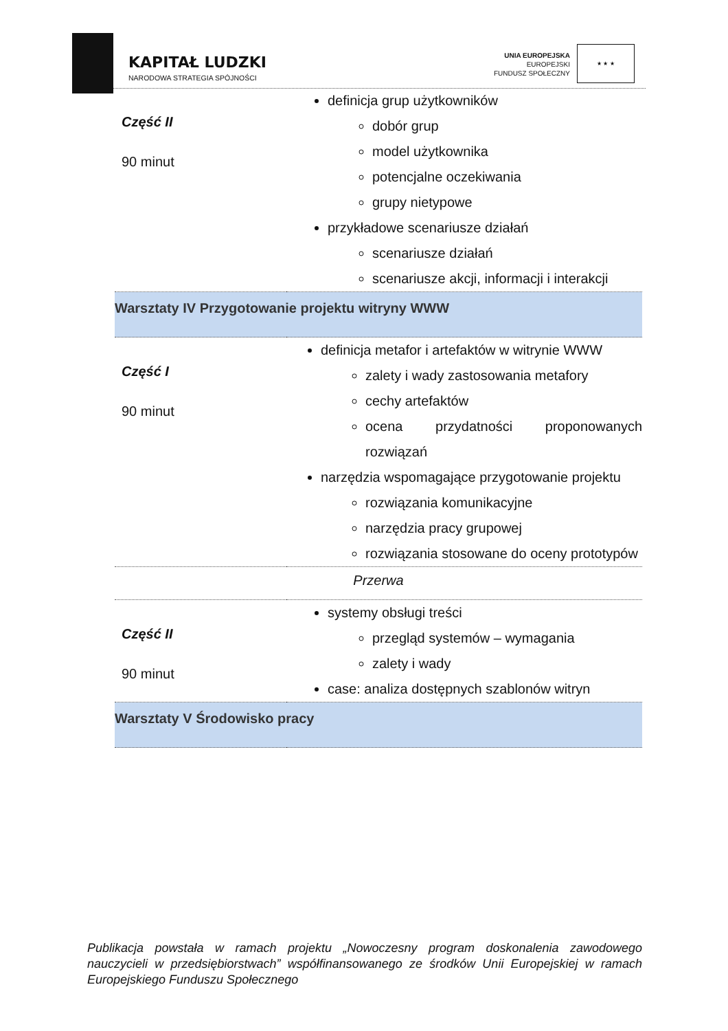KAPITAŁ LUDZKI
NARODOWA STRATEGIA SPÓJNOŚCI
UNIA EUROPEJSKA
EUROPEJSKI
FUNDUSZ SPOŁECZNY
★ ★ ★
| Część II 90 minut | definicja grup użytkowników dobór grup model użytkownika potencjalne oczekiwania grupy nietypowe przykładowe scenariusze działań scenariusze działań scenariusze akcji, informacji i interakcji |
| Warsztaty IV Przygotowanie projektu witryny WWW | |
| Część I 90 minut | definicja metafor i artefaktów w witrynie WWW zalety i wady zastosowania metafory cechy artefaktów ocena przydatności proponowanych rozwiązań narzędzia wspomagające przygotowanie projektu rozwiązania komunikacyjne narzędzia pracy grupowej rozwiązania stosowane do oceny prototypów |
| Przerwa | |
| Część II 90 minut | systemy obsługi treści przegląd systemów – wymagania zalety i wady case: analiza dostępnych szablonów witryn |
| Warsztaty V Środowisko pracy | |
Publikacja powstała w ramach projektu „Nowoczesny program doskonalenia zawodowego nauczycieli w przedsiębiorstwach” współfinansowanego ze środków Unii Europejskiej w ramach Europejskiego Funduszu Społecznego